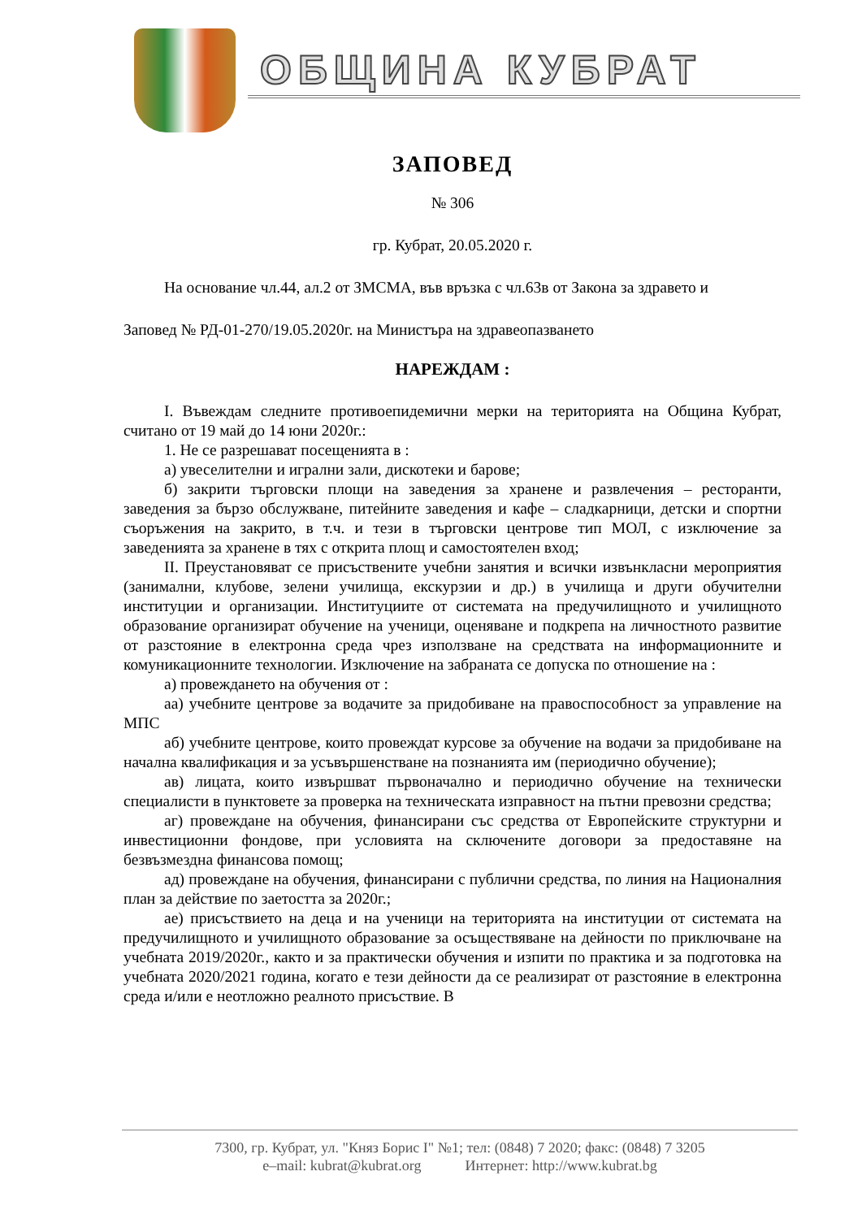ОБЩИНА КУБРАТ
ЗАПОВЕД
№ 306
гр. Кубрат, 20.05.2020 г.
На основание чл.44, ал.2 от ЗМСМА, във връзка с чл.63в от Закона за здравето и
Заповед № РД-01-270/19.05.2020г. на Министъра на здравеопазването
НАРЕЖДАМ :
I. Въвеждам следните противоепидемични мерки на територията на Община Кубрат, считано от 19 май до 14 юни 2020г.:
1. Не се разрешават посещенията в :
а) увеселителни и игрални зали, дискотеки и барове;
б) закрити търговски площи на заведения за хранене и развлечения – ресторанти, заведения за бързо обслужване, питейните заведения и кафе – сладкарници, детски и спортни съоръжения на закрито, в т.ч. и тези в търговски центрове тип МОЛ, с изключение за заведенията за хранене в тях с открита площ и самостоятелен вход;
II. Преустановяват се присъствените учебни занятия и всички извънкласни мероприятия (занимални, клубове, зелени училища, екскурзии и др.) в училища и други обучителни институции и организации. Институциите от системата на предучилищното и училищното образование организират обучение на ученици, оценяване и подкрепа на личностното развитие от разстояние в електронна среда чрез използване на средствата на информационните и комуникационните технологии. Изключение на забраната се допуска по отношение на :
а) провеждането на обучения от :
аа) учебните центрове за водачите за придобиване на правоспособност за управление на МПС
аб) учебните центрове, които провеждат курсове за обучение на водачи за придобиване на начална квалификация и за усъвършенстване на познанията им (периодично обучение);
ав) лицата, които извършват първоначално и периодично обучение на технически специалисти в пунктовете за проверка на техническата изправност на пътни превозни средства;
аг) провеждане на обучения, финансирани със средства от Европейските структурни и инвестиционни фондове, при условията на сключените договори за предоставяне на безвъзмездна финансова помощ;
ад) провеждане на обучения, финансирани с публични средства, по линия на Националния план за действие по заетостта за 2020г.;
ае) присъствието на деца и на ученици на територията на институции от системата на предучилищното и училищното образование за осъществяване на дейности по приключване на учебната 2019/2020г., както и за практически обучения и изпити по практика и за подготовка на учебната 2020/2021 година, когато е тези дейности да се реализират от разстояние в електронна среда и/или е неотложно реалното присъствие. В
7300, гр. Кубрат, ул. "Княз Борис I" №1; тел: (0848) 7 2020; факс: (0848) 7 3205
e–mail: kubrat@kubrat.org Интернет: http://www.kubrat.bg